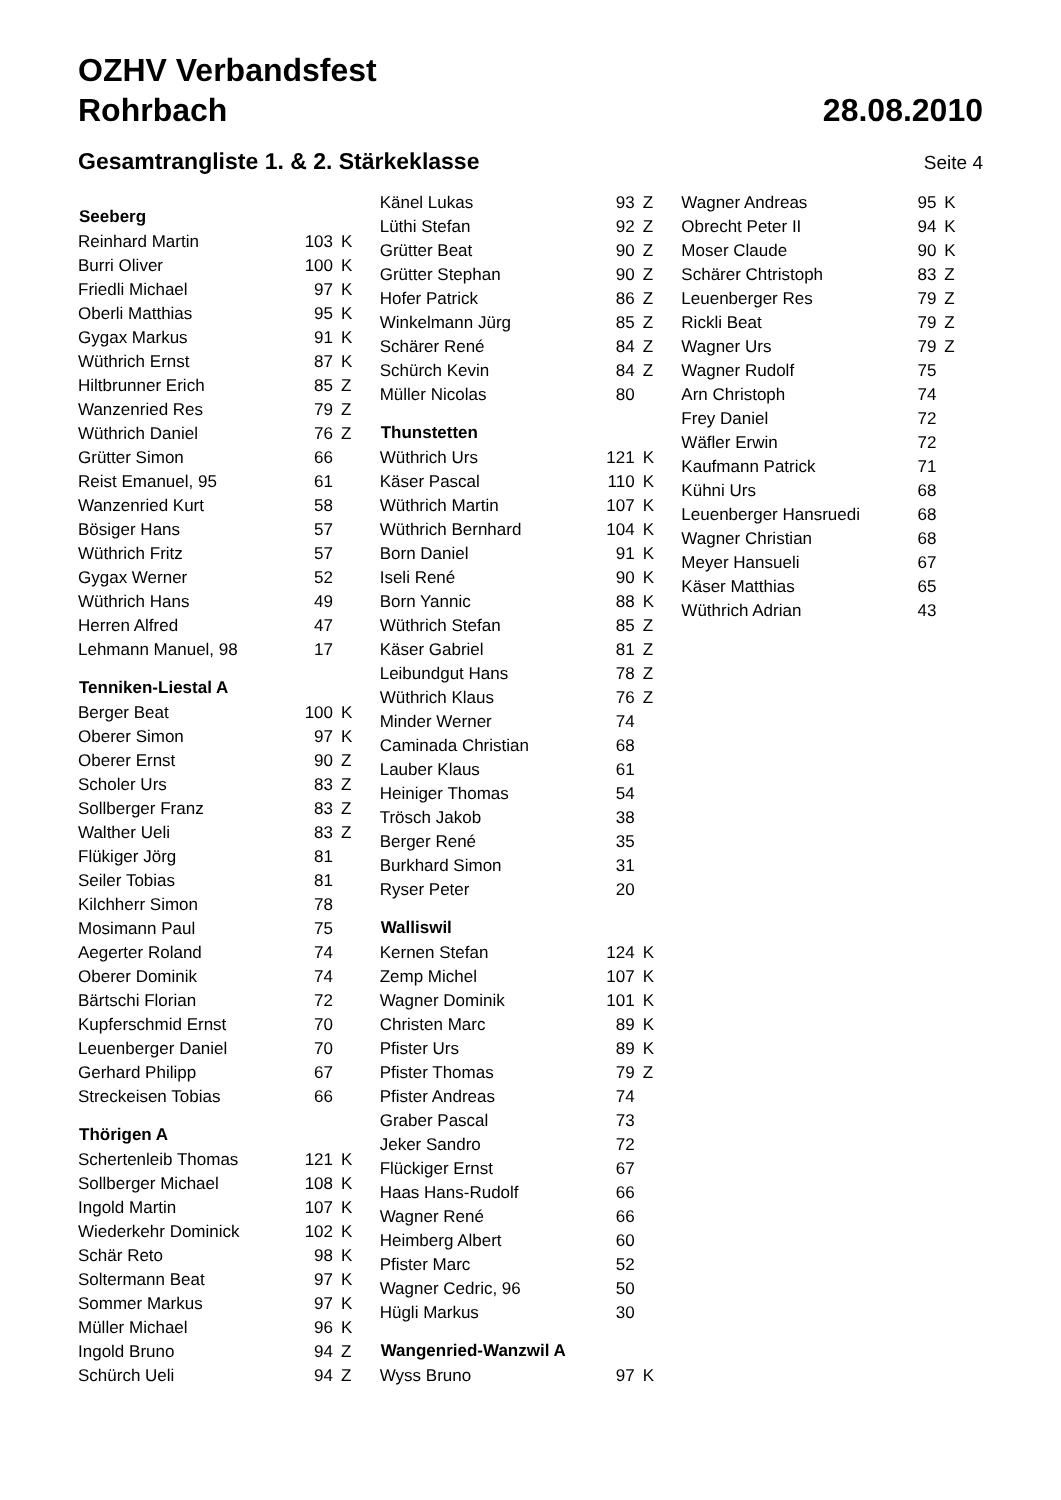OZHV Verbandsfest
Rohrbach 28.08.2010
Gesamtrangliste 1. & 2. Stärkeklasse
Seite 4
| Seeberg | | |
| --- | --- | --- |
| Reinhard Martin | 103 | K |
| Burri Oliver | 100 | K |
| Friedli Michael | 97 | K |
| Oberli Matthias | 95 | K |
| Gygax Markus | 91 | K |
| Wüthrich Ernst | 87 | K |
| Hiltbrunner Erich | 85 | Z |
| Wanzenried Res | 79 | Z |
| Wüthrich Daniel | 76 | Z |
| Grütter Simon | 66 | |
| Reist Emanuel, 95 | 61 | |
| Wanzenried Kurt | 58 | |
| Bösiger Hans | 57 | |
| Wüthrich Fritz | 57 | |
| Gygax Werner | 52 | |
| Wüthrich Hans | 49 | |
| Herren Alfred | 47 | |
| Lehmann Manuel, 98 | 17 | |
| Tenniken-Liestal A | | |
| Berger Beat | 100 | K |
| Oberer Simon | 97 | K |
| Oberer Ernst | 90 | Z |
| Scholer Urs | 83 | Z |
| Sollberger Franz | 83 | Z |
| Walther Ueli | 83 | Z |
| Flükiger Jörg | 81 | |
| Seiler Tobias | 81 | |
| Kilchherr Simon | 78 | |
| Mosimann Paul | 75 | |
| Aegerter Roland | 74 | |
| Oberer Dominik | 74 | |
| Bärtschi Florian | 72 | |
| Kupferschmid Ernst | 70 | |
| Leuenberger Daniel | 70 | |
| Gerhard Philipp | 67 | |
| Streckeisen Tobias | 66 | |
| Thörigen A | | |
| Schertenleib Thomas | 121 | K |
| Sollberger Michael | 108 | K |
| Ingold Martin | 107 | K |
| Wiederkehr Dominick | 102 | K |
| Schär Reto | 98 | K |
| Soltermann Beat | 97 | K |
| Sommer Markus | 97 | K |
| Müller Michael | 96 | K |
| Ingold Bruno | 94 | Z |
| Schürch Ueli | 94 | Z |
| Känel Lukas | 93 | Z |
| Lüthi Stefan | 92 | Z |
| Grütter Beat | 90 | Z |
| Grütter Stephan | 90 | Z |
| Hofer Patrick | 86 | Z |
| Winkelmann Jürg | 85 | Z |
| Schärer René | 84 | Z |
| Schürch Kevin | 84 | Z |
| Müller Nicolas | 80 | |
| Thunstetten | | |
| Wüthrich Urs | 121 | K |
| Käser Pascal | 110 | K |
| Wüthrich Martin | 107 | K |
| Wüthrich Bernhard | 104 | K |
| Born Daniel | 91 | K |
| Iseli René | 90 | K |
| Born Yannic | 88 | K |
| Wüthrich Stefan | 85 | Z |
| Käser Gabriel | 81 | Z |
| Leibundgut Hans | 78 | Z |
| Wüthrich Klaus | 76 | Z |
| Minder Werner | 74 | |
| Caminada Christian | 68 | |
| Lauber Klaus | 61 | |
| Heiniger Thomas | 54 | |
| Trösch Jakob | 38 | |
| Berger René | 35 | |
| Burkhard Simon | 31 | |
| Ryser Peter | 20 | |
| Walliswil | | |
| Kernen Stefan | 124 | K |
| Zemp Michel | 107 | K |
| Wagner Dominik | 101 | K |
| Christen Marc | 89 | K |
| Pfister Urs | 89 | K |
| Pfister Thomas | 79 | Z |
| Pfister Andreas | 74 | |
| Graber Pascal | 73 | |
| Jeker Sandro | 72 | |
| Flückiger Ernst | 67 | |
| Haas Hans-Rudolf | 66 | |
| Wagner René | 66 | |
| Heimberg Albert | 60 | |
| Pfister Marc | 52 | |
| Wagner Cedric, 96 | 50 | |
| Hügli Markus | 30 | |
| Wangenried-Wanzwil A | | |
| Wyss Bruno | 97 | K |
| Wagner Andreas | 95 | K |
| Obrecht Peter II | 94 | K |
| Moser Claude | 90 | K |
| Schärer Chtristoph | 83 | Z |
| Leuenberger Res | 79 | Z |
| Rickli Beat | 79 | Z |
| Wagner Urs | 79 | Z |
| Wagner Rudolf | 75 | |
| Arn Christoph | 74 | |
| Frey Daniel | 72 | |
| Wäfler Erwin | 72 | |
| Kaufmann Patrick | 71 | |
| Kühni Urs | 68 | |
| Leuenberger Hansruedi | 68 | |
| Wagner Christian | 68 | |
| Meyer Hansueli | 67 | |
| Käser Matthias | 65 | |
| Wüthrich Adrian | 43 | |